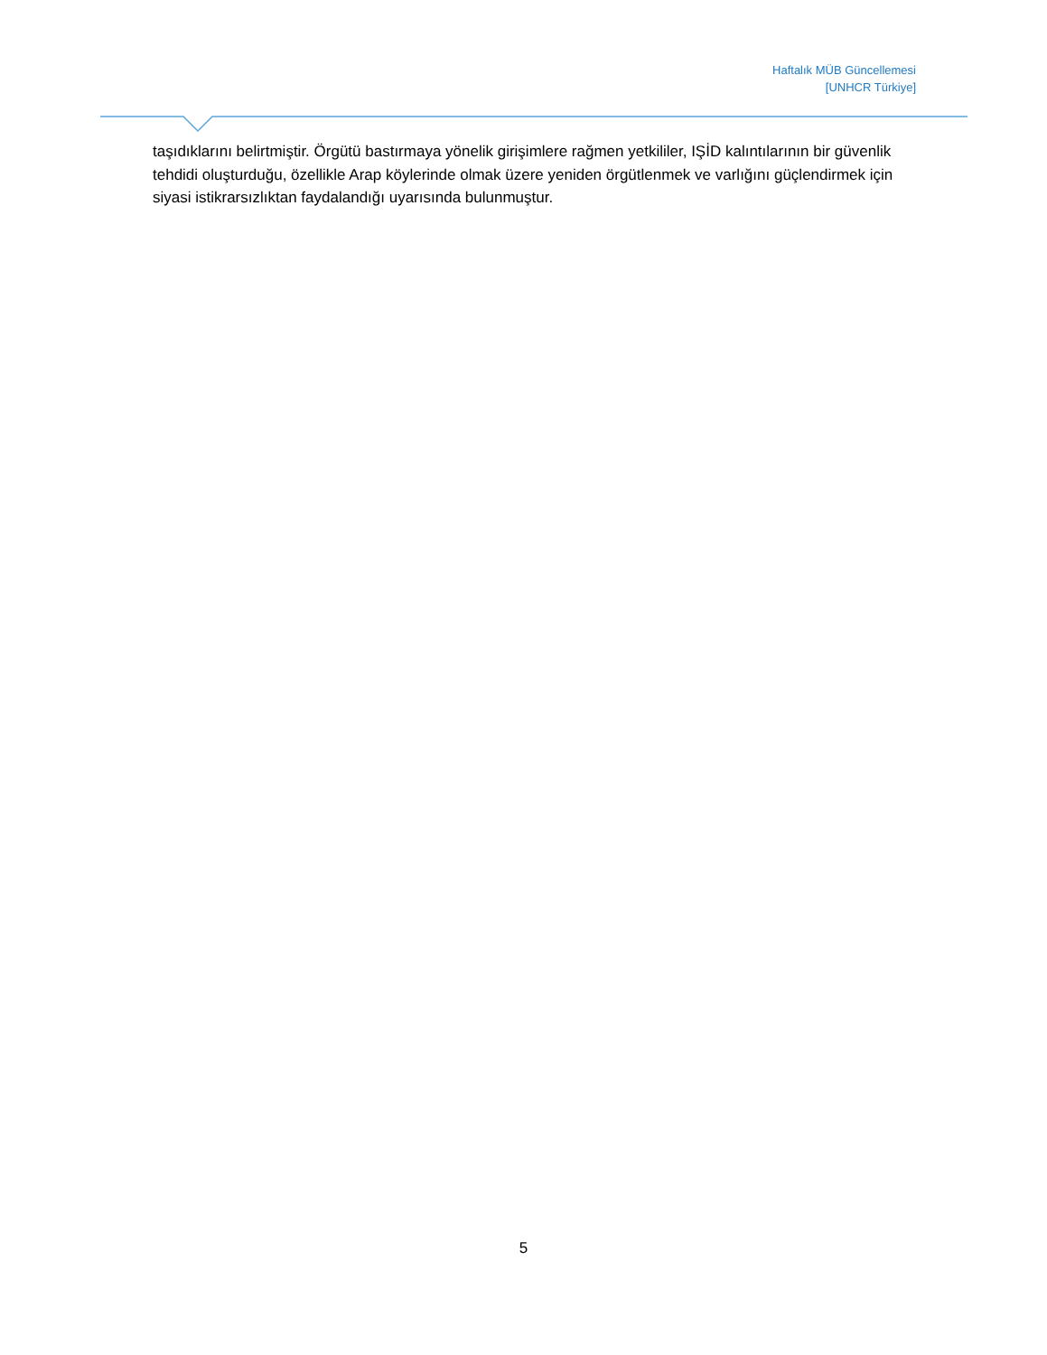Haftalık MÜB Güncellemesi
[UNHCR Türkiye]
taşıdıklarını belirtmiştir. Örgütü bastırmaya yönelik girişimlere rağmen yetkililer, IŞİD kalıntılarının bir güvenlik tehdidi oluşturduğu, özellikle Arap köylerinde olmak üzere yeniden örgütlenmek ve varlığını güçlendirmek için siyasi istikrarsızlıktan faydalandığı uyarısında bulunmuştur.
5